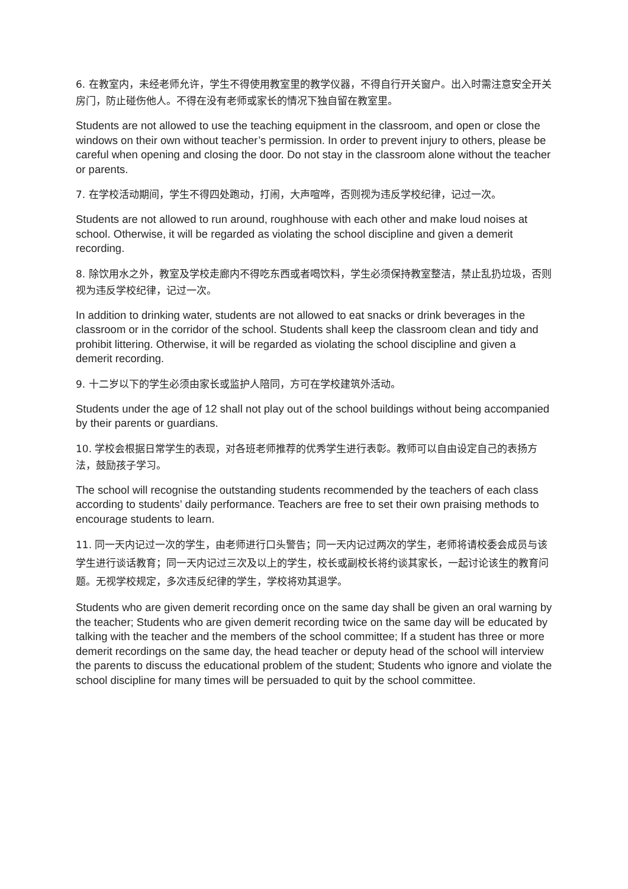6. 在教室内，未经老师允许，学生不得使用教室里的教学仪器，不得自行开关窗户。出入时需注意安全开关房门，防止碰伤他人。不得在没有老师或家长的情况下独自留在教室里。
Students are not allowed to use the teaching equipment in the classroom, and open or close the windows on their own without teacher’s permission. In order to prevent injury to others, please be careful when opening and closing the door. Do not stay in the classroom alone without the teacher or parents.
7. 在学校活动期间，学生不得四处跑动，打闹，大声喧哗，否则视为违反学校纪律，记过一次。
Students are not allowed to run around, roughhouse with each other and make loud noises at school. Otherwise, it will be regarded as violating the school discipline and given a demerit recording.
8. 除饮用水之外，教室及学校走廊内不得吃东西或者喝饮料，学生必须保持教室整洁，禁止乱扔垃圾，否则视为违反学校纪律，记过一次。
In addition to drinking water, students are not allowed to eat snacks or drink beverages in the classroom or in the corridor of the school. Students shall keep the classroom clean and tidy and prohibit littering. Otherwise, it will be regarded as violating the school discipline and given a demerit recording.
9. 十二岁以下的学生必须由家长或监护人陪同，方可在学校建筑外活动。
Students under the age of 12 shall not play out of the school buildings without being accompanied by their parents or guardians.
10. 学校会根据日常学生的表现，对各班老师推荐的优秀学生进行表彰。教师可以自由设定自己的表扬方法，鼓励孩子学习。
The school will recognise the outstanding students recommended by the teachers of each class according to students’ daily performance. Teachers are free to set their own praising methods to encourage students to learn.
11. 同一天内记过一次的学生，由老师进行口头警告；同一天内记过两次的学生，老师将请校委会成员与该学生进行谈话教育；同一天内记过三次及以上的学生，校长或副校长将约谈其家长，一起讨论该生的教育问题。无视学校规定，多次违反纪律的学生，学校将劝其退学。
Students who are given demerit recording once on the same day shall be given an oral warning by the teacher; Students who are given demerit recording twice on the same day will be educated by talking with the teacher and the members of the school committee; If a student has three or more demerit recordings on the same day, the head teacher or deputy head of the school will interview the parents to discuss the educational problem of the student; Students who ignore and violate the school discipline for many times will be persuaded to quit by the school committee.